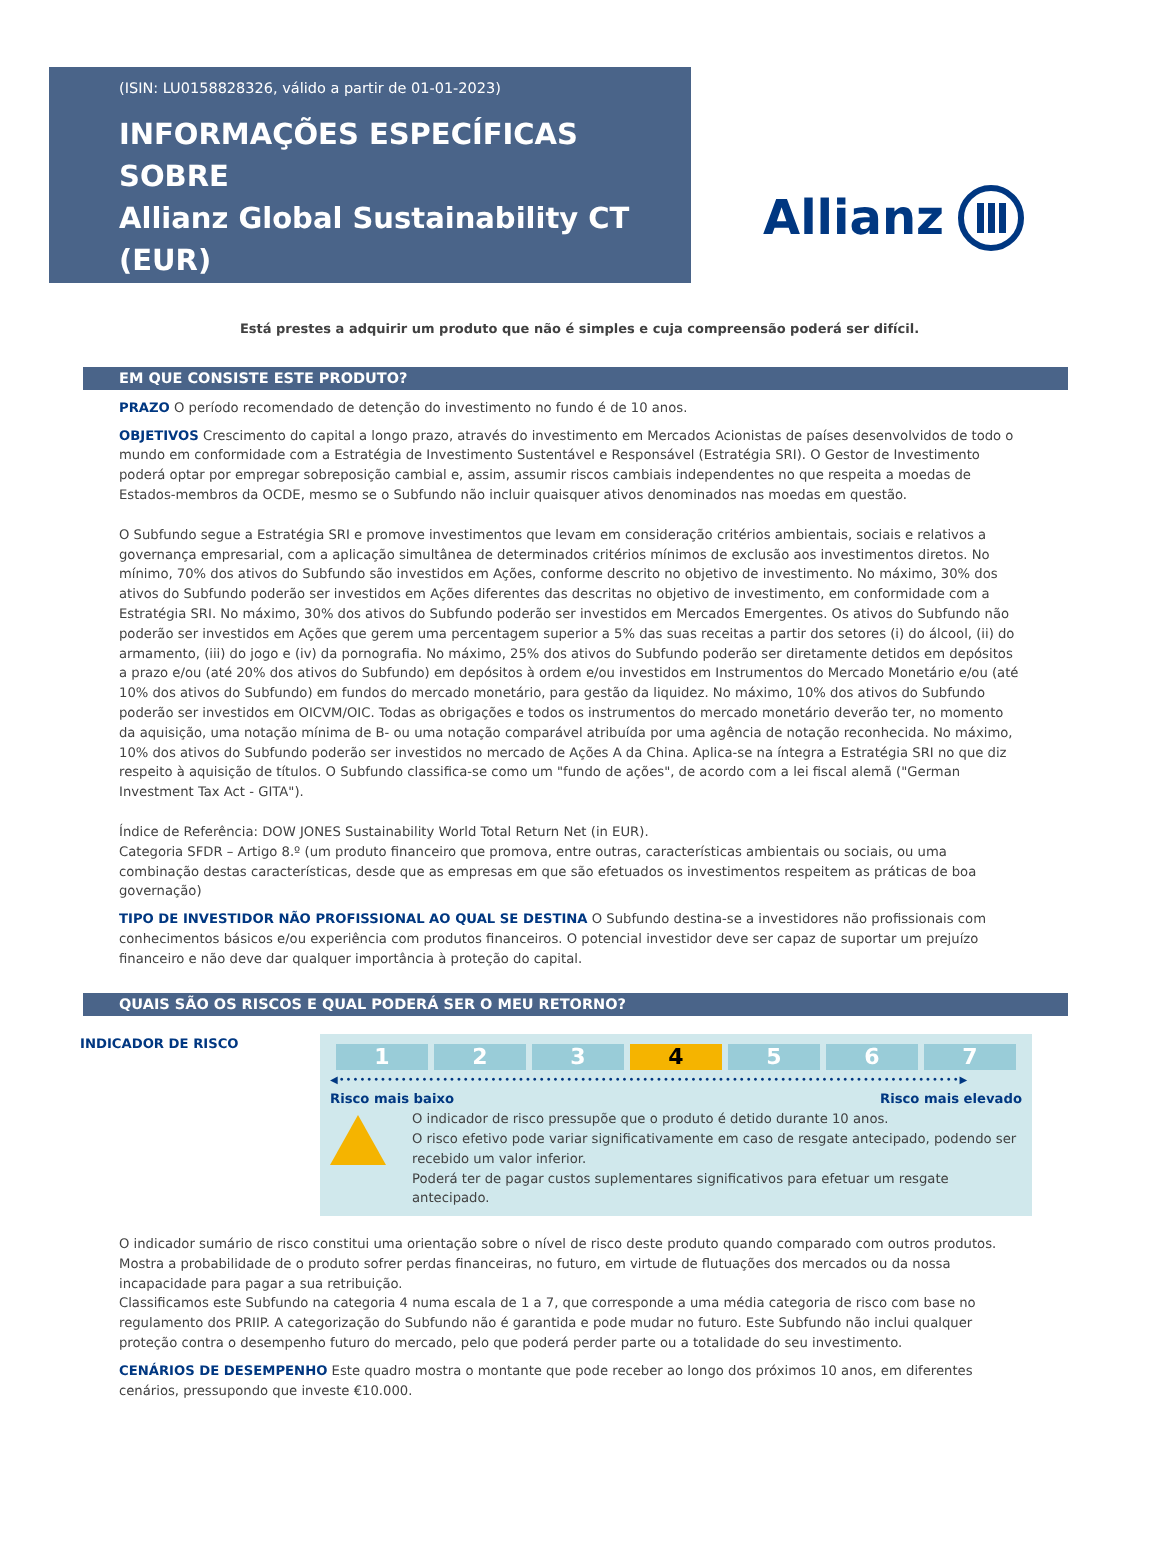(ISIN: LU0158828326, válido a partir de 01-01-2023)
INFORMAÇÕES ESPECÍFICAS SOBRE
Allianz Global Sustainability CT (EUR)
Allianz
Está prestes a adquirir um produto que não é simples e cuja compreensão poderá ser difícil.
EM QUE CONSISTE ESTE PRODUTO?
PRAZO O período recomendado de detenção do investimento no fundo é de 10 anos.
OBJETIVOS Crescimento do capital a longo prazo, através do investimento em Mercados Acionistas de países desenvolvidos de todo o mundo em conformidade com a Estratégia de Investimento Sustentável e Responsável (Estratégia SRI). O Gestor de Investimento poderá optar por empregar sobreposição cambial e, assim, assumir riscos cambiais independentes no que respeita a moedas de Estados-membros da OCDE, mesmo se o Subfundo não incluir quaisquer ativos denominados nas moedas em questão.
O Subfundo segue a Estratégia SRI e promove investimentos que levam em consideração critérios ambientais, sociais e relativos a governança empresarial, com a aplicação simultânea de determinados critérios mínimos de exclusão aos investimentos diretos. No mínimo, 70% dos ativos do Subfundo são investidos em Ações, conforme descrito no objetivo de investimento. No máximo, 30% dos ativos do Subfundo poderão ser investidos em Ações diferentes das descritas no objetivo de investimento, em conformidade com a Estratégia SRI. No máximo, 30% dos ativos do Subfundo poderão ser investidos em Mercados Emergentes. Os ativos do Subfundo não poderão ser investidos em Ações que gerem uma percentagem superior a 5% das suas receitas a partir dos setores (i) do álcool, (ii) do armamento, (iii) do jogo e (iv) da pornografia. No máximo, 25% dos ativos do Subfundo poderão ser diretamente detidos em depósitos a prazo e/ou (até 20% dos ativos do Subfundo) em depósitos à ordem e/ou investidos em Instrumentos do Mercado Monetário e/ou (até 10% dos ativos do Subfundo) em fundos do mercado monetário, para gestão da liquidez. No máximo, 10% dos ativos do Subfundo poderão ser investidos em OICVM/OIC. Todas as obrigações e todos os instrumentos do mercado monetário deverão ter, no momento da aquisição, uma notação mínima de B- ou uma notação comparável atribuída por uma agência de notação reconhecida. No máximo, 10% dos ativos do Subfundo poderão ser investidos no mercado de Ações A da China. Aplica-se na íntegra a Estratégia SRI no que diz respeito à aquisição de títulos. O Subfundo classifica-se como um "fundo de ações", de acordo com a lei fiscal alemã ("German Investment Tax Act - GITA").
Índice de Referência: DOW JONES Sustainability World Total Return Net (in EUR).
Categoria SFDR – Artigo 8.º (um produto financeiro que promova, entre outras, características ambientais ou sociais, ou uma combinação destas características, desde que as empresas em que são efetuados os investimentos respeitem as práticas de boa governação)
TIPO DE INVESTIDOR NÃO PROFISSIONAL AO QUAL SE DESTINA O Subfundo destina-se a investidores não profissionais com conhecimentos básicos e/ou experiência com produtos financeiros. O potencial investidor deve ser capaz de suportar um prejuízo financeiro e não deve dar qualquer importância à proteção do capital.
QUAIS SÃO OS RISCOS E QUAL PODERÁ SER O MEU RETORNO?
INDICADOR DE RISCO
| 1 | 2 | 3 | 4 | 5 | 6 | 7 |
◀••••••••••••••••••••••••••••••••••••••••••••••••••••••••••••••••••••••••••••••••••••••••••▶
Risco mais baixo Risco mais elevado
O indicador de risco pressupõe que o produto é detido durante 10 anos.
O risco efetivo pode variar significativamente em caso de resgate antecipado, podendo ser recebido um valor inferior.
Poderá ter de pagar custos suplementares significativos para efetuar um resgate antecipado.
O indicador sumário de risco constitui uma orientação sobre o nível de risco deste produto quando comparado com outros produtos. Mostra a probabilidade de o produto sofrer perdas financeiras, no futuro, em virtude de flutuações dos mercados ou da nossa incapacidade para pagar a sua retribuição.
Classificamos este Subfundo na categoria 4 numa escala de 1 a 7, que corresponde a uma média categoria de risco com base no regulamento dos PRIIP. A categorização do Subfundo não é garantida e pode mudar no futuro. Este Subfundo não inclui qualquer proteção contra o desempenho futuro do mercado, pelo que poderá perder parte ou a totalidade do seu investimento.
CENÁRIOS DE DESEMPENHO Este quadro mostra o montante que pode receber ao longo dos próximos 10 anos, em diferentes cenários, pressupondo que investe €10.000.